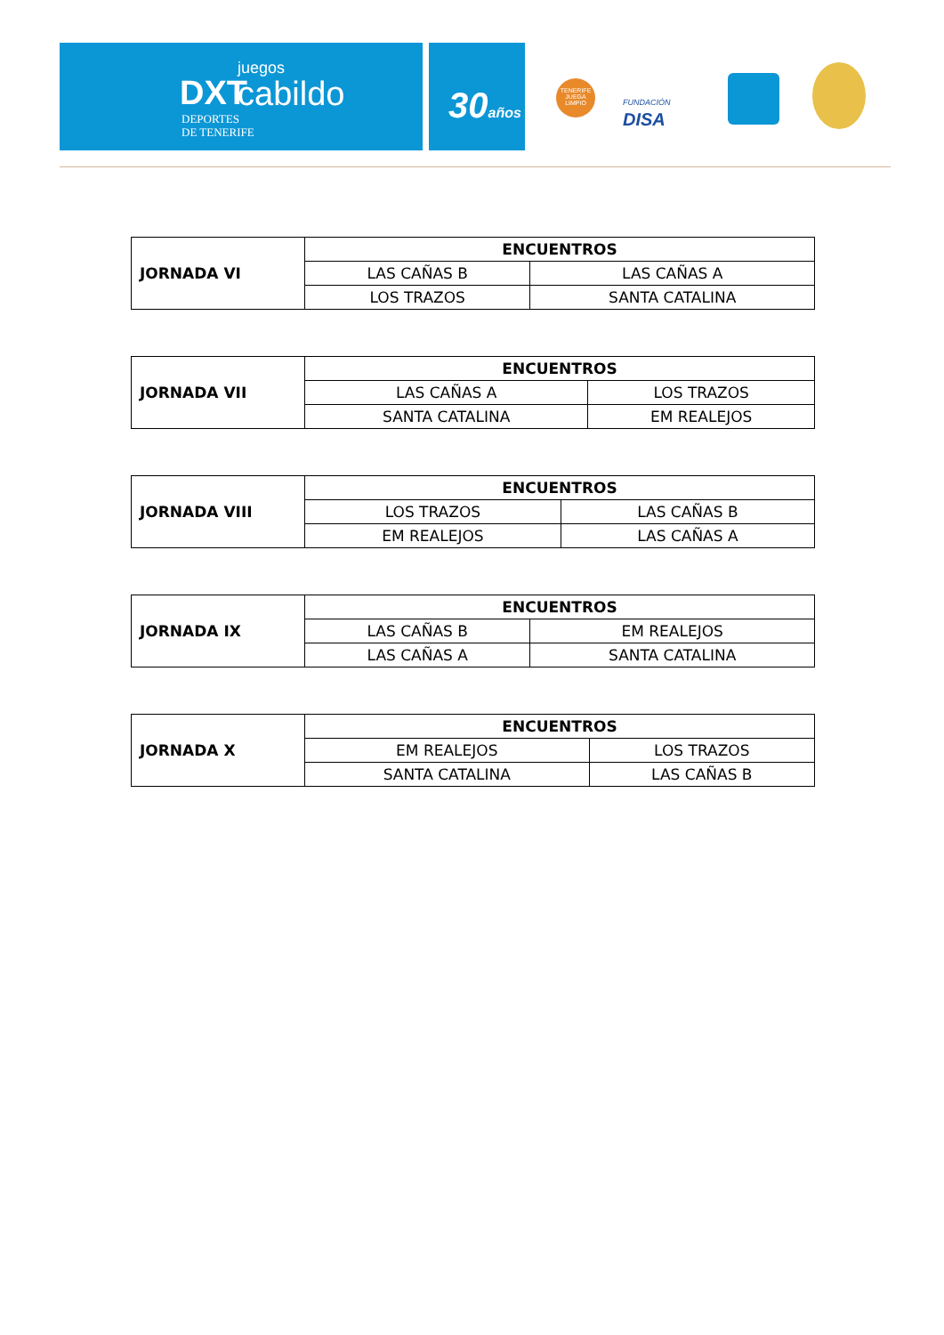DXT
DEPORTES
DE TENERIFE
juegos
cabildo
30años
TENERIFE JUEGA LIMPIO
FUNDACIÓN
DISA
| JORNADA VI | ENCUENTROS | |
| | LAS CAÑAS B | LAS CAÑAS A |
| | LOS TRAZOS | SANTA CATALINA |
| JORNADA VII | ENCUENTROS | |
| | LAS CAÑAS A | LOS TRAZOS |
| | SANTA CATALINA | EM REALEJOS |
| JORNADA VIII | ENCUENTROS | |
| | LOS TRAZOS | LAS CAÑAS B |
| | EM REALEJOS | LAS CAÑAS A |
| JORNADA IX | ENCUENTROS | |
| | LAS CAÑAS B | EM REALEJOS |
| | LAS CAÑAS A | SANTA CATALINA |
| JORNADA X | ENCUENTROS | |
| | EM REALEJOS | LOS TRAZOS |
| | SANTA CATALINA | LAS CAÑAS B |